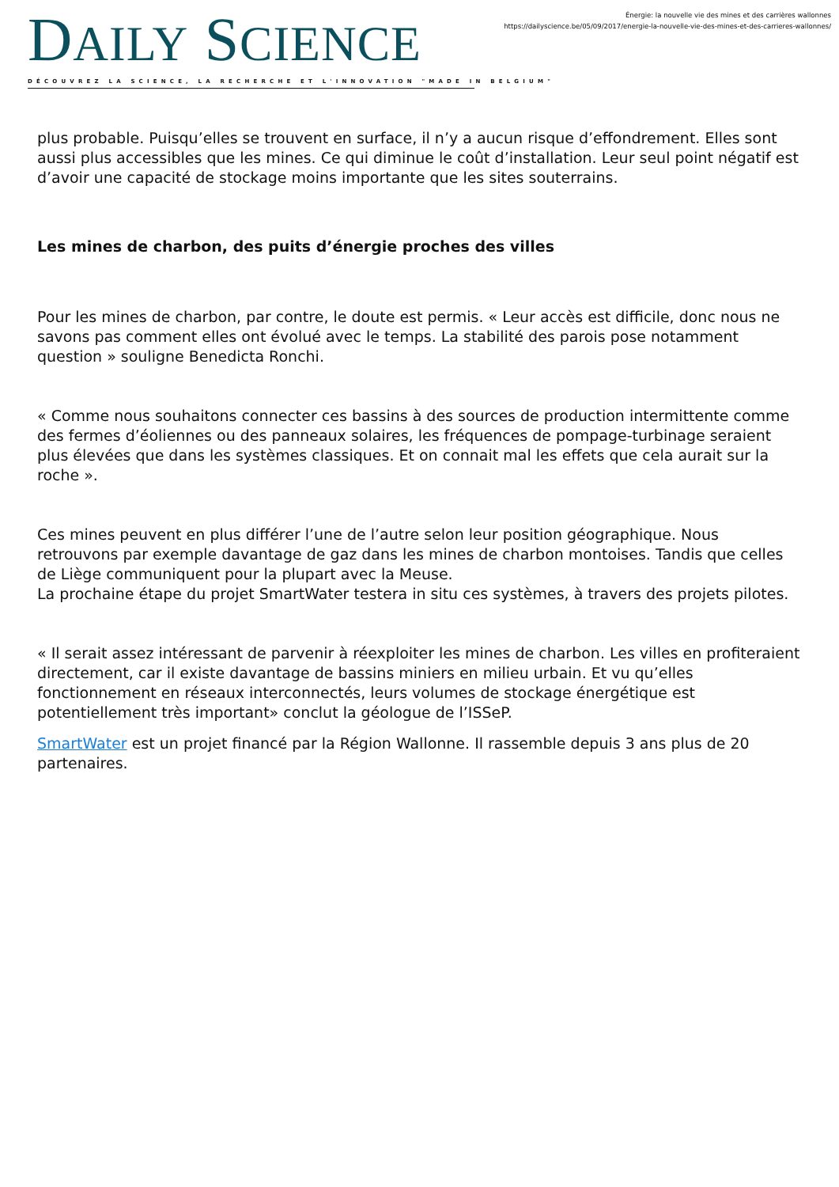DAILY SCIENCE
DÉCOUVREZ LA SCIENCE, LA RECHERCHE ET L'INNOVATION "MADE IN BELGIUM"
Énergie: la nouvelle vie des mines et des carrières wallonnes
https://dailyscience.be/05/09/2017/energie-la-nouvelle-vie-des-mines-et-des-carrieres-wallonnes/
plus probable. Puisqu’elles se trouvent en surface, il n’y a aucun risque d’effondrement. Elles sont aussi plus accessibles que les mines. Ce qui diminue le coût d’installation. Leur seul point négatif est d’avoir une capacité de stockage moins importante que les sites souterrains.
Les mines de charbon, des puits d’énergie proches des villes
Pour les mines de charbon, par contre, le doute est permis. « Leur accès est difficile, donc nous ne savons pas comment elles ont évolué avec le temps. La stabilité des parois pose notamment question » souligne Benedicta Ronchi.
« Comme nous souhaitons connecter ces bassins à des sources de production intermittente comme des fermes d’éoliennes ou des panneaux solaires, les fréquences de pompage-turbinage seraient plus élevées que dans les systèmes classiques. Et on connait mal les effets que cela aurait sur la roche ».
Ces mines peuvent en plus différer l’une de l’autre selon leur position géographique. Nous retrouvons par exemple davantage de gaz dans les mines de charbon montoises. Tandis que celles de Liège communiquent pour la plupart avec la Meuse.
La prochaine étape du projet SmartWater testera in situ ces systèmes, à travers des projets pilotes.
« Il serait assez intéressant de parvenir à réexploiter les mines de charbon. Les villes en profiteraient directement, car il existe davantage de bassins miniers en milieu urbain. Et vu qu’elles fonctionnement en réseaux interconnectés, leurs volumes de stockage énergétique est potentiellement très important» conclut la géologue de l’ISSeP.
SmartWater est un projet financé par la Région Wallonne. Il rassemble depuis 3 ans plus de 20 partenaires.